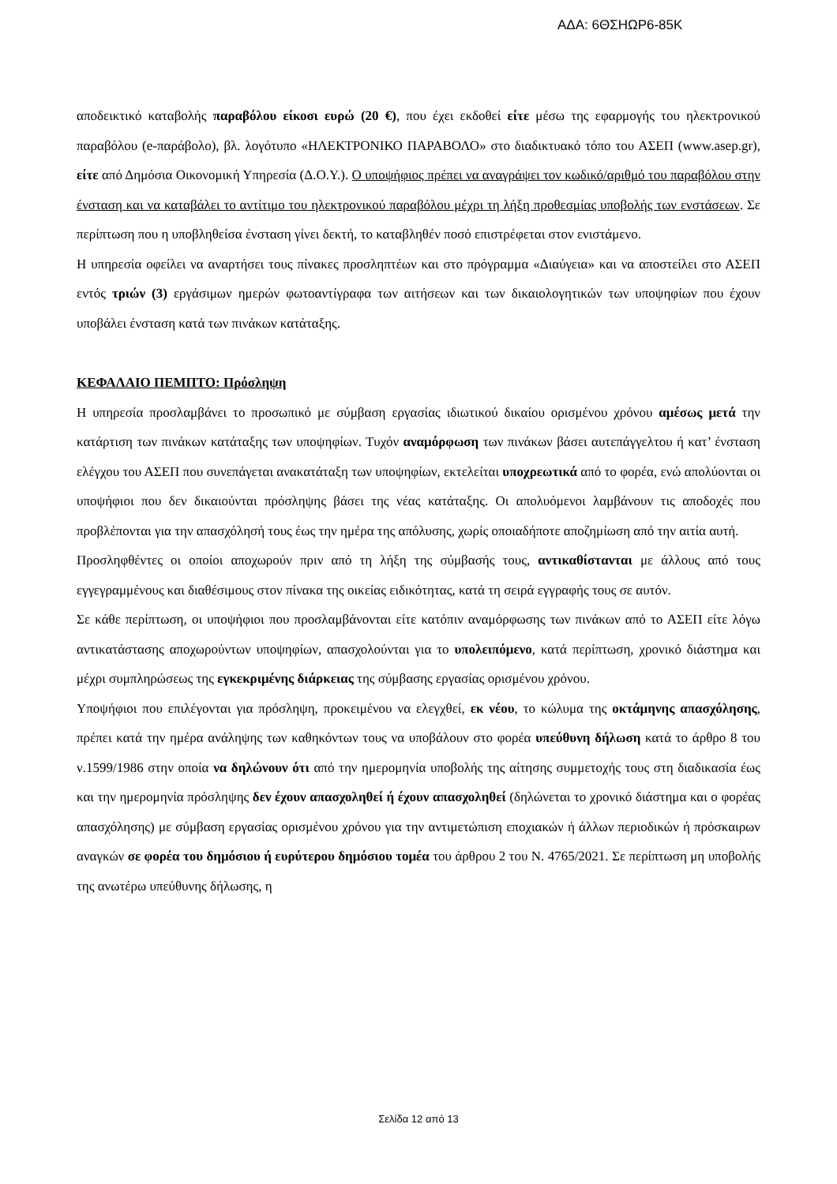ΑΔΑ: 6ΘΣΗΩΡ6-85Κ
αποδεικτικό καταβολής παραβόλου είκοσι ευρώ (20 €), που έχει εκδοθεί είτε μέσω της εφαρμογής του ηλεκτρονικού παραβόλου (e-παράβολο), βλ. λογότυπο «ΗΛΕΚΤΡΟΝΙΚΟ ΠΑΡΑΒΟΛΟ» στο διαδικτυακό τόπο του ΑΣΕΠ (www.asep.gr), είτε από Δημόσια Οικονομική Υπηρεσία (Δ.Ο.Υ.). Ο υποψήφιος πρέπει να αναγράψει τον κωδικό/αριθμό του παραβόλου στην ένσταση και να καταβάλει το αντίτιμο του ηλεκτρονικού παραβόλου μέχρι τη λήξη προθεσμίας υποβολής των ενστάσεων. Σε περίπτωση που η υποβληθείσα ένσταση γίνει δεκτή, το καταβληθέν ποσό επιστρέφεται στον ενιστάμενο.
Η υπηρεσία οφείλει να αναρτήσει τους πίνακες προσληπτέων και στο πρόγραμμα «Διαύγεια» και να αποστείλει στο ΑΣΕΠ εντός τριών (3) εργάσιμων ημερών φωτοαντίγραφα των αιτήσεων και των δικαιολογητικών των υποψηφίων που έχουν υποβάλει ένσταση κατά των πινάκων κατάταξης.
ΚΕΦΑΛΑΙΟ ΠΕΜΠΤΟ: Πρόσληψη
Η υπηρεσία προσλαμβάνει το προσωπικό με σύμβαση εργασίας ιδιωτικού δικαίου ορισμένου χρόνου αμέσως μετά την κατάρτιση των πινάκων κατάταξης των υποψηφίων. Τυχόν αναμόρφωση των πινάκων βάσει αυτεπάγγελτου ή κατ’ ένσταση ελέγχου του ΑΣΕΠ που συνεπάγεται ανακατάταξη των υποψηφίων, εκτελείται υποχρεωτικά από το φορέα, ενώ απολύονται οι υποψήφιοι που δεν δικαιούνται πρόσληψης βάσει της νέας κατάταξης. Οι απολυόμενοι λαμβάνουν τις αποδοχές που προβλέπονται για την απασχόλησή τους έως την ημέρα της απόλυσης, χωρίς οποιαδήποτε αποζημίωση από την αιτία αυτή.
Προσληφθέντες οι οποίοι αποχωρούν πριν από τη λήξη της σύμβασής τους, αντικαθίστανται με άλλους από τους εγγεγραμμένους και διαθέσιμους στον πίνακα της οικείας ειδικότητας, κατά τη σειρά εγγραφής τους σε αυτόν.
Σε κάθε περίπτωση, οι υποψήφιοι που προσλαμβάνονται είτε κατόπιν αναμόρφωσης των πινάκων από το ΑΣΕΠ είτε λόγω αντικατάστασης αποχωρούντων υποψηφίων, απασχολούνται για το υπολειπόμενο, κατά περίπτωση, χρονικό διάστημα και μέχρι συμπληρώσεως της εγκεκριμένης διάρκειας της σύμβασης εργασίας ορισμένου χρόνου.
Υποψήφιοι που επιλέγονται για πρόσληψη, προκειμένου να ελεγχθεί, εκ νέου, το κώλυμα της οκτάμηνης απασχόλησης, πρέπει κατά την ημέρα ανάληψης των καθηκόντων τους να υποβάλουν στο φορέα υπεύθυνη δήλωση κατά το άρθρο 8 του ν.1599/1986 στην οποία να δηλώνουν ότι από την ημερομηνία υποβολής της αίτησης συμμετοχής τους στη διαδικασία έως και την ημερομηνία πρόσληψης δεν έχουν απασχοληθεί ή έχουν απασχοληθεί (δηλώνεται το χρονικό διάστημα και ο φορέας απασχόλησης) με σύμβαση εργασίας ορισμένου χρόνου για την αντιμετώπιση εποχιακών ή άλλων περιοδικών ή πρόσκαιρων αναγκών σε φορέα του δημόσιου ή ευρύτερου δημόσιου τομέα του άρθρου 2 του Ν. 4765/2021. Σε περίπτωση μη υποβολής της ανωτέρω υπεύθυνης δήλωσης, η
Σελίδα 12 από 13